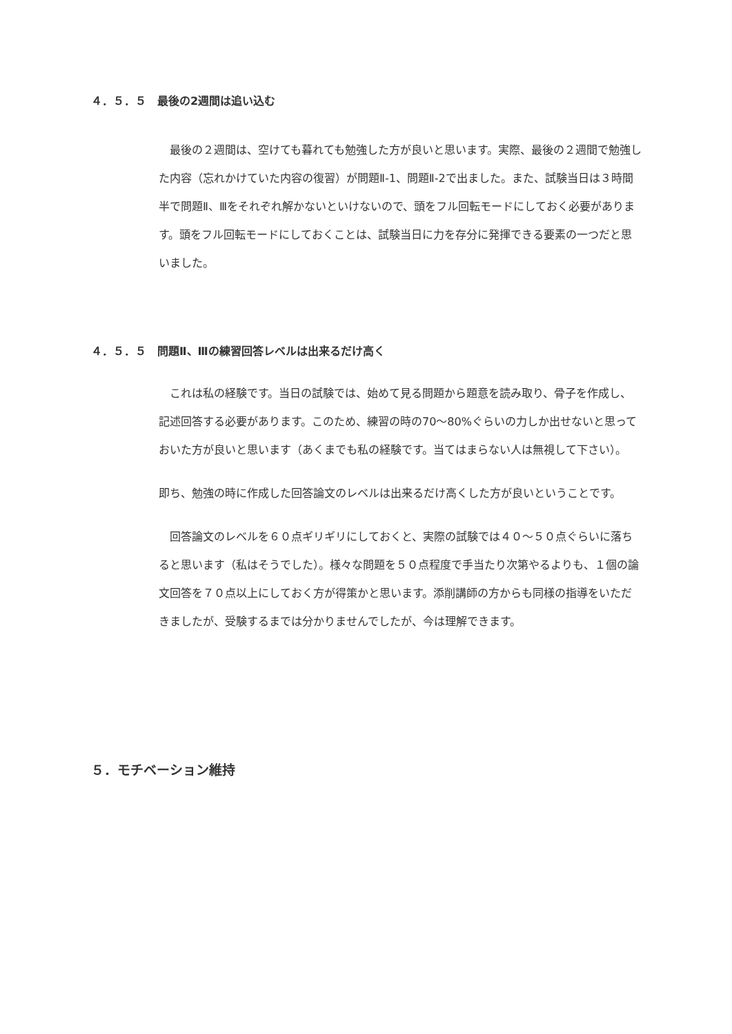４．５．５　最後の2週間は追い込む
　最後の２週間は、空けても暮れても勉強した方が良いと思います。実際、最後の２週間で勉強した内容（忘れかけていた内容の復習）が問題Ⅱ-1、問題Ⅱ-2で出ました。また、試験当日は３時間半で問題Ⅱ、Ⅲをそれぞれ解かないといけないので、頭をフル回転モードにしておく必要があります。頭をフル回転モードにしておくことは、試験当日に力を存分に発揮できる要素の一つだと思いました。
４．５．５　問題Ⅱ、Ⅲの練習回答レベルは出来るだけ高く
　これは私の経験です。当日の試験では、始めて見る問題から題意を読み取り、骨子を作成し、記述回答する必要があります。このため、練習の時の70～80%ぐらいの力しか出せないと思っておいた方が良いと思います（あくまでも私の経験です。当てはまらない人は無視して下さい）。
即ち、勉強の時に作成した回答論文のレベルは出来るだけ高くした方が良いということです。
　回答論文のレベルを６０点ギリギリにしておくと、実際の試験では４０～５０点ぐらいに落ちると思います（私はそうでした）。様々な問題を５０点程度で手当たり次第やるよりも、１個の論文回答を７０点以上にしておく方が得策かと思います。添削講師の方からも同様の指導をいただきましたが、受験するまでは分かりませんでしたが、今は理解できます。
５．モチベーション維持